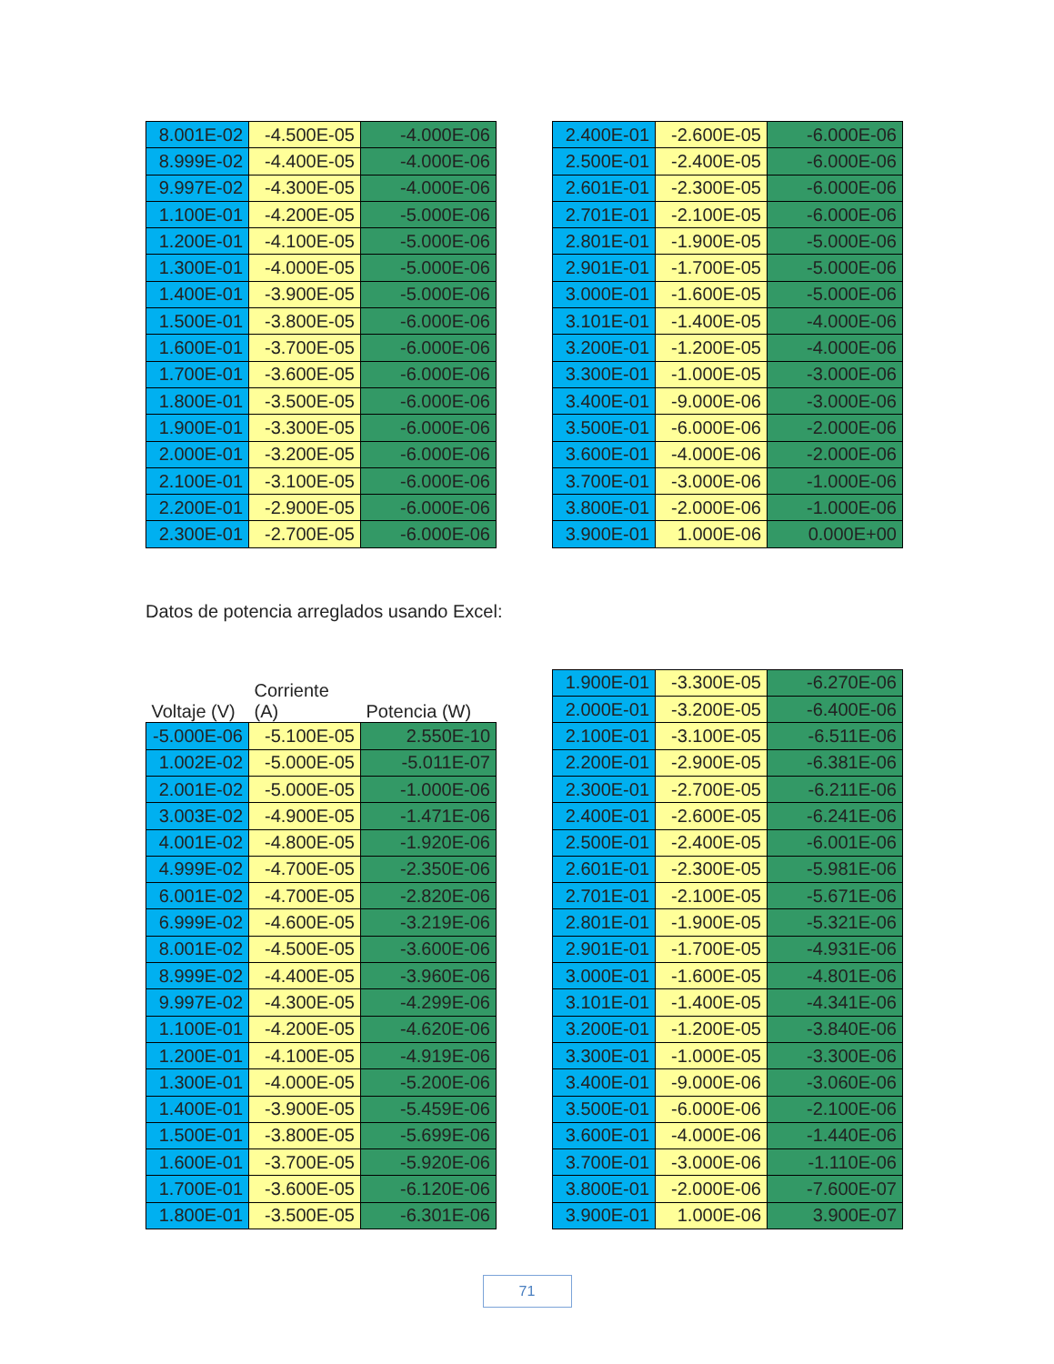| 8.001E-02 | -4.500E-05 | -4.000E-06 |
| 8.999E-02 | -4.400E-05 | -4.000E-06 |
| 9.997E-02 | -4.300E-05 | -4.000E-06 |
| 1.100E-01 | -4.200E-05 | -5.000E-06 |
| 1.200E-01 | -4.100E-05 | -5.000E-06 |
| 1.300E-01 | -4.000E-05 | -5.000E-06 |
| 1.400E-01 | -3.900E-05 | -5.000E-06 |
| 1.500E-01 | -3.800E-05 | -6.000E-06 |
| 1.600E-01 | -3.700E-05 | -6.000E-06 |
| 1.700E-01 | -3.600E-05 | -6.000E-06 |
| 1.800E-01 | -3.500E-05 | -6.000E-06 |
| 1.900E-01 | -3.300E-05 | -6.000E-06 |
| 2.000E-01 | -3.200E-05 | -6.000E-06 |
| 2.100E-01 | -3.100E-05 | -6.000E-06 |
| 2.200E-01 | -2.900E-05 | -6.000E-06 |
| 2.300E-01 | -2.700E-05 | -6.000E-06 |
| 2.400E-01 | -2.600E-05 | -6.000E-06 |
| 2.500E-01 | -2.400E-05 | -6.000E-06 |
| 2.601E-01 | -2.300E-05 | -6.000E-06 |
| 2.701E-01 | -2.100E-05 | -6.000E-06 |
| 2.801E-01 | -1.900E-05 | -5.000E-06 |
| 2.901E-01 | -1.700E-05 | -5.000E-06 |
| 3.000E-01 | -1.600E-05 | -5.000E-06 |
| 3.101E-01 | -1.400E-05 | -4.000E-06 |
| 3.200E-01 | -1.200E-05 | -4.000E-06 |
| 3.300E-01 | -1.000E-05 | -3.000E-06 |
| 3.400E-01 | -9.000E-06 | -3.000E-06 |
| 3.500E-01 | -6.000E-06 | -2.000E-06 |
| 3.600E-01 | -4.000E-06 | -2.000E-06 |
| 3.700E-01 | -3.000E-06 | -1.000E-06 |
| 3.800E-01 | -2.000E-06 | -1.000E-06 |
| 3.900E-01 | 1.000E-06 | 0.000E+00 |
Datos de potencia arreglados usando Excel:
| Voltaje (V) | Corriente (A) | Potencia (W) |
| --- | --- | --- |
| -5.000E-06 | -5.100E-05 | 2.550E-10 |
| 1.002E-02 | -5.000E-05 | -5.011E-07 |
| 2.001E-02 | -5.000E-05 | -1.000E-06 |
| 3.003E-02 | -4.900E-05 | -1.471E-06 |
| 4.001E-02 | -4.800E-05 | -1.920E-06 |
| 4.999E-02 | -4.700E-05 | -2.350E-06 |
| 6.001E-02 | -4.700E-05 | -2.820E-06 |
| 6.999E-02 | -4.600E-05 | -3.219E-06 |
| 8.001E-02 | -4.500E-05 | -3.600E-06 |
| 8.999E-02 | -4.400E-05 | -3.960E-06 |
| 9.997E-02 | -4.300E-05 | -4.299E-06 |
| 1.100E-01 | -4.200E-05 | -4.620E-06 |
| 1.200E-01 | -4.100E-05 | -4.919E-06 |
| 1.300E-01 | -4.000E-05 | -5.200E-06 |
| 1.400E-01 | -3.900E-05 | -5.459E-06 |
| 1.500E-01 | -3.800E-05 | -5.699E-06 |
| 1.600E-01 | -3.700E-05 | -5.920E-06 |
| 1.700E-01 | -3.600E-05 | -6.120E-06 |
| 1.800E-01 | -3.500E-05 | -6.301E-06 |
| 1.900E-01 | -3.300E-05 | -6.270E-06 |
| 2.000E-01 | -3.200E-05 | -6.400E-06 |
| 2.100E-01 | -3.100E-05 | -6.511E-06 |
| 2.200E-01 | -2.900E-05 | -6.381E-06 |
| 2.300E-01 | -2.700E-05 | -6.211E-06 |
| 2.400E-01 | -2.600E-05 | -6.241E-06 |
| 2.500E-01 | -2.400E-05 | -6.001E-06 |
| 2.601E-01 | -2.300E-05 | -5.981E-06 |
| 2.701E-01 | -2.100E-05 | -5.671E-06 |
| 2.801E-01 | -1.900E-05 | -5.321E-06 |
| 2.901E-01 | -1.700E-05 | -4.931E-06 |
| 3.000E-01 | -1.600E-05 | -4.801E-06 |
| 3.101E-01 | -1.400E-05 | -4.341E-06 |
| 3.200E-01 | -1.200E-05 | -3.840E-06 |
| 3.300E-01 | -1.000E-05 | -3.300E-06 |
| 3.400E-01 | -9.000E-06 | -3.060E-06 |
| 3.500E-01 | -6.000E-06 | -2.100E-06 |
| 3.600E-01 | -4.000E-06 | -1.440E-06 |
| 3.700E-01 | -3.000E-06 | -1.110E-06 |
| 3.800E-01 | -2.000E-06 | -7.600E-07 |
| 3.900E-01 | 1.000E-06 | 3.900E-07 |
71